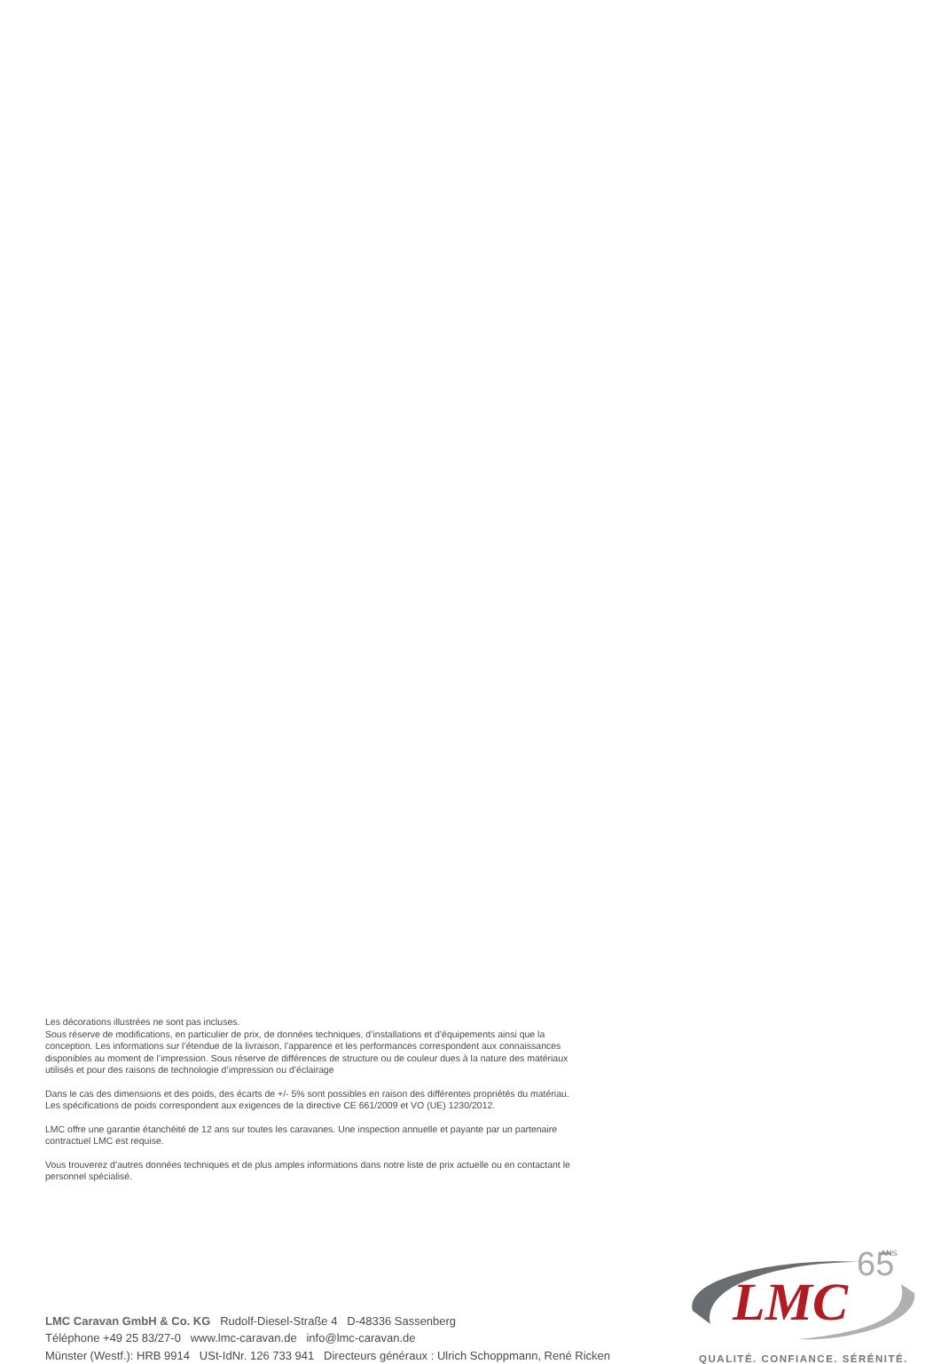Les décorations illustrées ne sont pas incluses.
Sous réserve de modifications, en particulier de prix, de données techniques, d’installations et d’équipements ainsi que la conception. Les informations sur l’étendue de la livraison, l’apparence et les performances correspondent aux connaissances disponibles au moment de l’impression. Sous réserve de différences de structure ou de couleur dues à la nature des matériaux utilisés et pour des raisons de technologie d’impression ou d’éclairage
Dans le cas des dimensions et des poids, des écarts de +/- 5% sont possibles en raison des différentes propriétés du matériau. Les spécifications de poids correspondent aux exigences de la directive CE 661/2009 et VO (UE) 1230/2012.
LMC offre une garantie étanchéité de 12 ans sur toutes les caravanes. Une inspection annuelle et payante par un partenaire contractuel LMC est requise.
Vous trouverez d’autres données techniques et de plus amples informations dans notre liste de prix actuelle ou en contactant le personnel spécialisé.
LMC Caravan GmbH & Co. KG Rudolf-Diesel-Straße 4 D-48336 Sassenberg
Téléphone +49 25 83/27-0 www.lmc-caravan.de info@lmc-caravan.de
Münster (Westf.): HRB 9914 USt-IdNr. 126 733 941 Directeurs généraux : Ulrich Schoppmann, René Ricken
LMC
65
ANS
QUALITÉ. CONFIANCE. SÉRÉNITÉ.